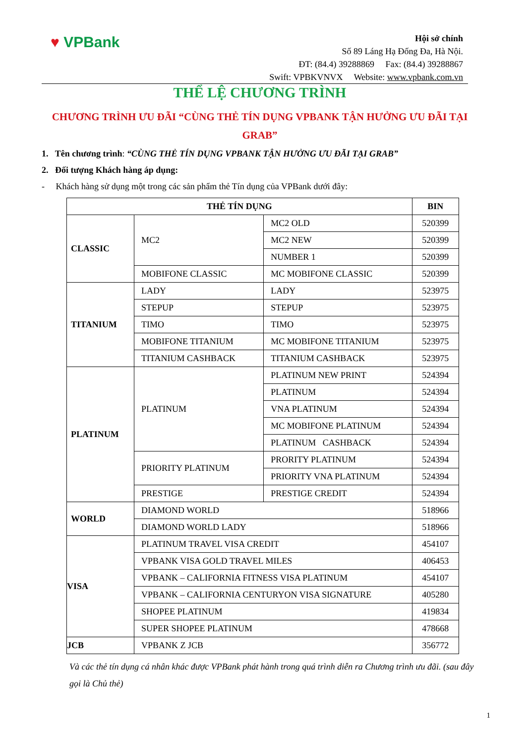♥ VPBank
Hội sở chính
Số 89 Láng Hạ Đống Đa, Hà Nội.
ĐT: (84.4) 39288869 Fax: (84.4) 39288867
Swift: VPBKVNVX Website: www.vpbank.com.vn
THỂ LỆ CHƯƠNG TRÌNH
CHƯƠNG TRÌNH ƯU ĐÃI “CÙNG THẺ TÍN DỤNG VPBANK TẬN HƯỞNG ƯU ĐÃI TẠI GRAB”
1. Tên chương trình: “CÙNG THẺ TÍN DỤNG VPBANK TẬN HƯỞNG ƯU ĐÃI TẠI GRAB”
2. Đối tượng Khách hàng áp dụng:
- Khách hàng sử dụng một trong các sản phẩm thẻ Tín dụng của VPBank dưới đây:
| THẺ TÍN DỤNG | | | BIN |
| --- | --- | --- | --- |
| CLASSIC | MC2 | MC2 OLD | 520399 |
| | | MC2 NEW | 520399 |
| | | NUMBER 1 | 520399 |
| | MOBIFONE CLASSIC | MC MOBIFONE CLASSIC | 520399 |
| TITANIUM | LADY | LADY | 523975 |
| | STEPUP | STEPUP | 523975 |
| | TIMO | TIMO | 523975 |
| | MOBIFONE TITANIUM | MC MOBIFONE TITANIUM | 523975 |
| | TITANIUM CASHBACK | TITANIUM CASHBACK | 523975 |
| PLATINUM | PLATINUM | PLATINUM NEW PRINT | 524394 |
| | | PLATINUM | 524394 |
| | | VNA PLATINUM | 524394 |
| | | MC MOBIFONE PLATINUM | 524394 |
| | | PLATINUM CASHBACK | 524394 |
| | PRIORITY PLATINUM | PRORITY PLATINUM | 524394 |
| | | PRIORITY VNA PLATINUM | 524394 |
| | PRESTIGE | PRESTIGE CREDIT | 524394 |
| WORLD | DIAMOND WORLD | | 518966 |
| | DIAMOND WORLD LADY | | 518966 |
| VISA | PLATINUM TRAVEL VISA CREDIT | | 454107 |
| | VPBANK VISA GOLD TRAVEL MILES | | 406453 |
| | VPBANK – CALIFORNIA FITNESS VISA PLATINUM | | 454107 |
| | VPBANK – CALIFORNIA CENTURYON VISA SIGNATURE | | 405280 |
| | SHOPEE PLATINUM | | 419834 |
| | SUPER SHOPEE PLATINUM | | 478668 |
| JCB | VPBANK Z JCB | | 356772 |
Và các thẻ tín dụng cá nhân khác được VPBank phát hành trong quá trình diễn ra Chương trình ưu đãi. (sau đây gọi là Chủ thẻ)
1